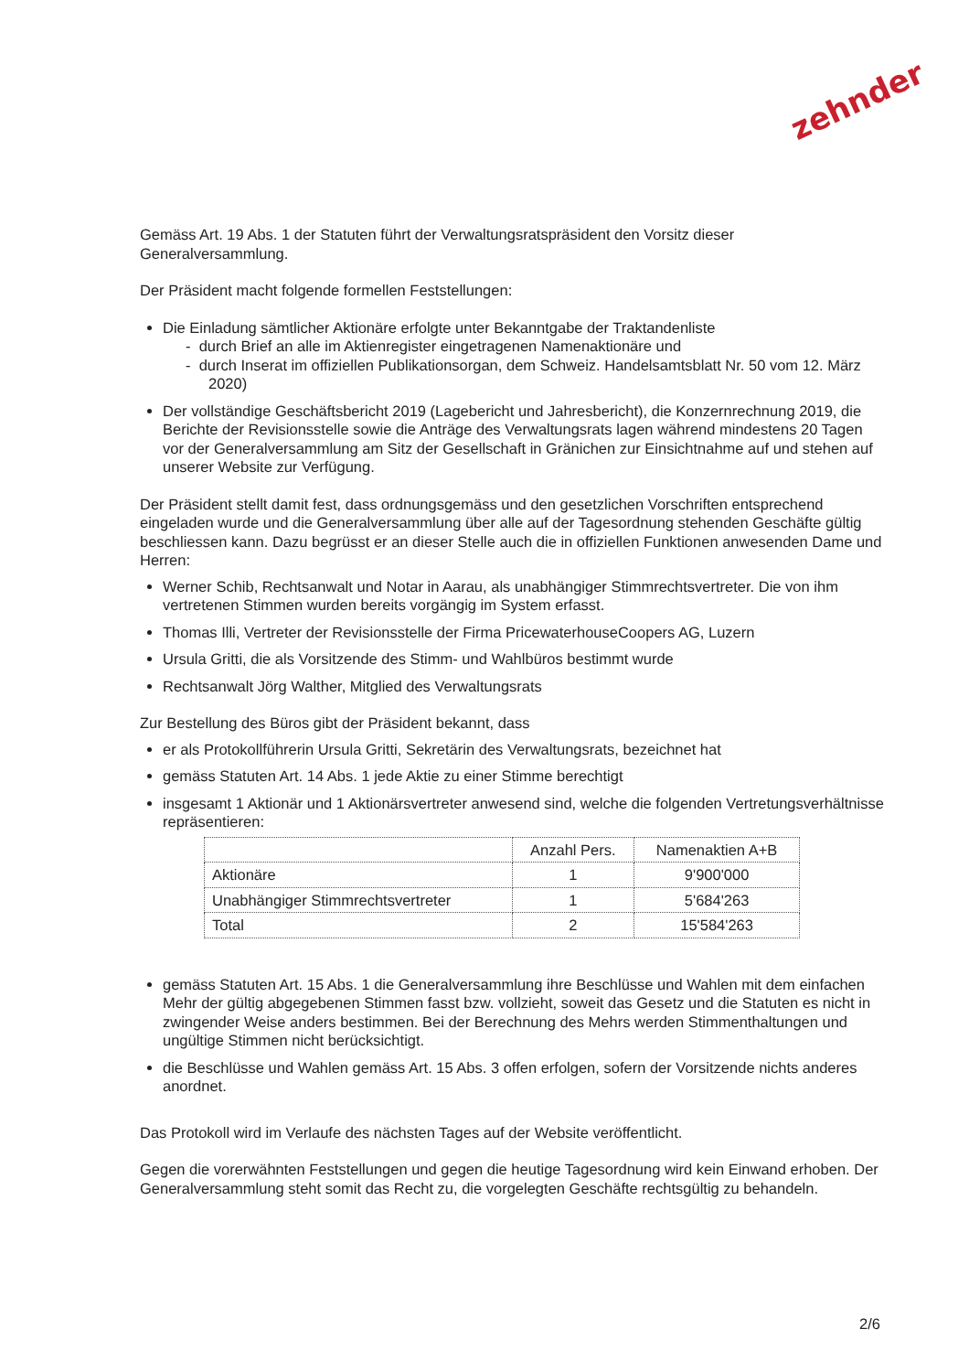zehnder
Gemäss Art. 19 Abs. 1 der Statuten führt der Verwaltungsratspräsident den Vorsitz dieser Generalversammlung.
Der Präsident macht folgende formellen Feststellungen:
Die Einladung sämtlicher Aktionäre erfolgte unter Bekanntgabe der Traktandenliste
- durch Brief an alle im Aktienregister eingetragenen Namenaktionäre und
- durch Inserat im offiziellen Publikationsorgan, dem Schweiz. Handelsamtsblatt Nr. 50 vom 12. März 2020)
Der vollständige Geschäftsbericht 2019 (Lagebericht und Jahresbericht), die Konzernrechnung 2019, die Berichte der Revisionsstelle sowie die Anträge des Verwaltungsrats lagen während mindestens 20 Tagen vor der Generalversammlung am Sitz der Gesellschaft in Gränichen zur Einsichtnahme auf und stehen auf unserer Website zur Verfügung.
Der Präsident stellt damit fest, dass ordnungsgemäss und den gesetzlichen Vorschriften entsprechend eingeladen wurde und die Generalversammlung über alle auf der Tagesordnung stehenden Geschäfte gültig beschliessen kann. Dazu begrüsst er an dieser Stelle auch die in offiziellen Funktionen anwesenden Dame und Herren:
Werner Schib, Rechtsanwalt und Notar in Aarau, als unabhängiger Stimmrechtsvertreter. Die von ihm vertretenen Stimmen wurden bereits vorgängig im System erfasst.
Thomas Illi, Vertreter der Revisionsstelle der Firma PricewaterhouseCoopers AG, Luzern
Ursula Gritti, die als Vorsitzende des Stimm- und Wahlbüros bestimmt wurde
Rechtsanwalt Jörg Walther, Mitglied des Verwaltungsrats
Zur Bestellung des Büros gibt der Präsident bekannt, dass
er als Protokollführerin Ursula Gritti, Sekretärin des Verwaltungsrats, bezeichnet hat
gemäss Statuten Art. 14 Abs. 1 jede Aktie zu einer Stimme berechtigt
insgesamt 1 Aktionär und 1 Aktionärsvertreter anwesend sind, welche die folgenden Vertretungsverhältnisse repräsentieren:
| | Anzahl Pers. | Namenaktien A+B |
| --- | --- | --- |
| Aktionäre | 1 | 9'900'000 |
| Unabhängiger Stimmrechtsvertreter | 1 | 5'684'263 |
| Total | 2 | 15'584'263 |
gemäss Statuten Art. 15 Abs. 1 die Generalversammlung ihre Beschlüsse und Wahlen mit dem einfachen Mehr der gültig abgegebenen Stimmen fasst bzw. vollzieht, soweit das Gesetz und die Statuten es nicht in zwingender Weise anders bestimmen. Bei der Berechnung des Mehrs werden Stimmenthaltungen und ungültige Stimmen nicht berücksichtigt.
die Beschlüsse und Wahlen gemäss Art. 15 Abs. 3 offen erfolgen, sofern der Vorsitzende nichts anderes anordnet.
Das Protokoll wird im Verlaufe des nächsten Tages auf der Website veröffentlicht.
Gegen die vorerwähnten Feststellungen und gegen die heutige Tagesordnung wird kein Einwand erhoben. Der Generalversammlung steht somit das Recht zu, die vorgelegten Geschäfte rechtsgültig zu behandeln.
2/6